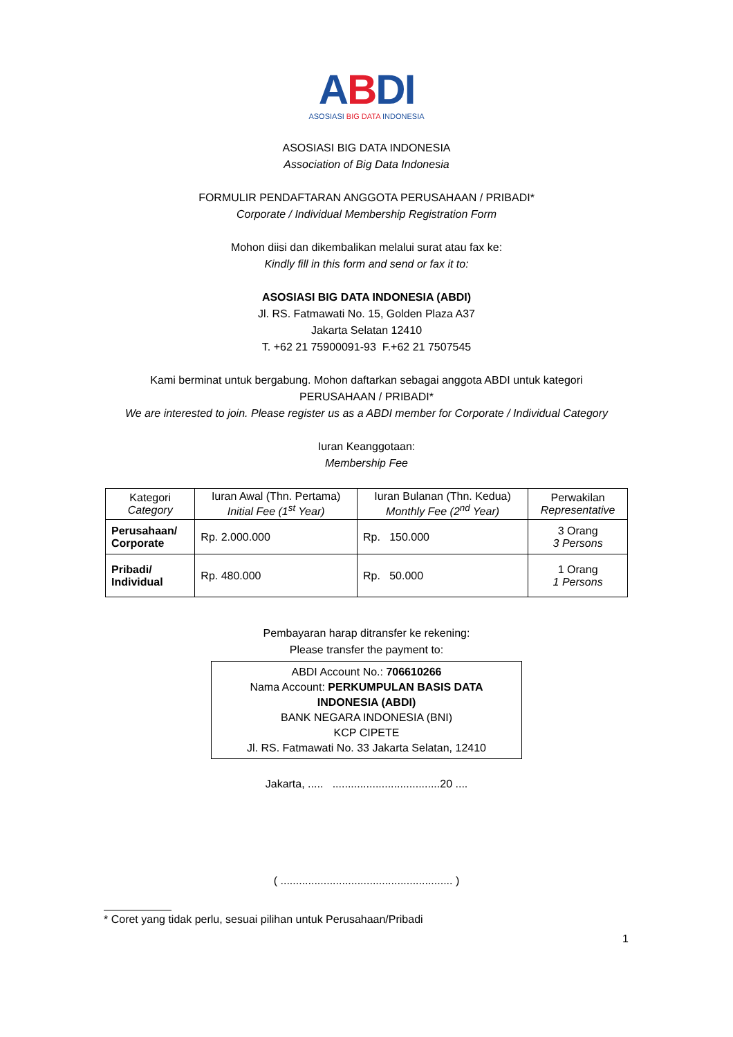ABDI
ASOSIASI BIG DATA INDONESIA
ASOSIASI BIG DATA INDONESIA
Association of Big Data Indonesia
FORMULIR PENDAFTARAN ANGGOTA PERUSAHAAN / PRIBADI*
Corporate / Individual Membership Registration Form
Mohon diisi dan dikembalikan melalui surat atau fax ke:
Kindly fill in this form and send or fax it to:
ASOSIASI BIG DATA INDONESIA (ABDI)
Jl. RS. Fatmawati No. 15, Golden Plaza A37
Jakarta Selatan 12410
T. +62 21 75900091-93 F.+62 21 7507545
Kami berminat untuk bergabung. Mohon daftarkan sebagai anggota ABDI untuk kategori PERUSAHAAN / PRIBADI*
We are interested to join. Please register us as a ABDI member for Corporate / Individual Category
Iuran Keanggotaan:
Membership Fee
| Kategori Category | Iuran Awal (Thn. Pertama) Initial Fee (1<sup>st</sup> Year) | Iuran Bulanan (Thn. Kedua) Monthly Fee (2<sup>nd</sup> Year) | Perwakilan Representative |
| --- | --- | --- | --- |
| Perusahaan/ Corporate | Rp. 2.000.000 | Rp. 150.000 | 3 Orang 3 Persons |
| Pribadi/ Individual | Rp. 480.000 | Rp. 50.000 | 1 Orang 1 Persons |
Pembayaran harap ditransfer ke rekening:
Please transfer the payment to:
ABDI Account No.: 706610266
Nama Account: PERKUMPULAN BASIS DATA
INDONESIA (ABDI)
BANK NEGARA INDONESIA (BNI)
KCP CIPETE
Jl. RS. Fatmawati No. 33 Jakarta Selatan, 12410
Jakarta, ..... ...................................20 ....
( ........................................................ )
* Coret yang tidak perlu, sesuai pilihan untuk Perusahaan/Pribadi
1